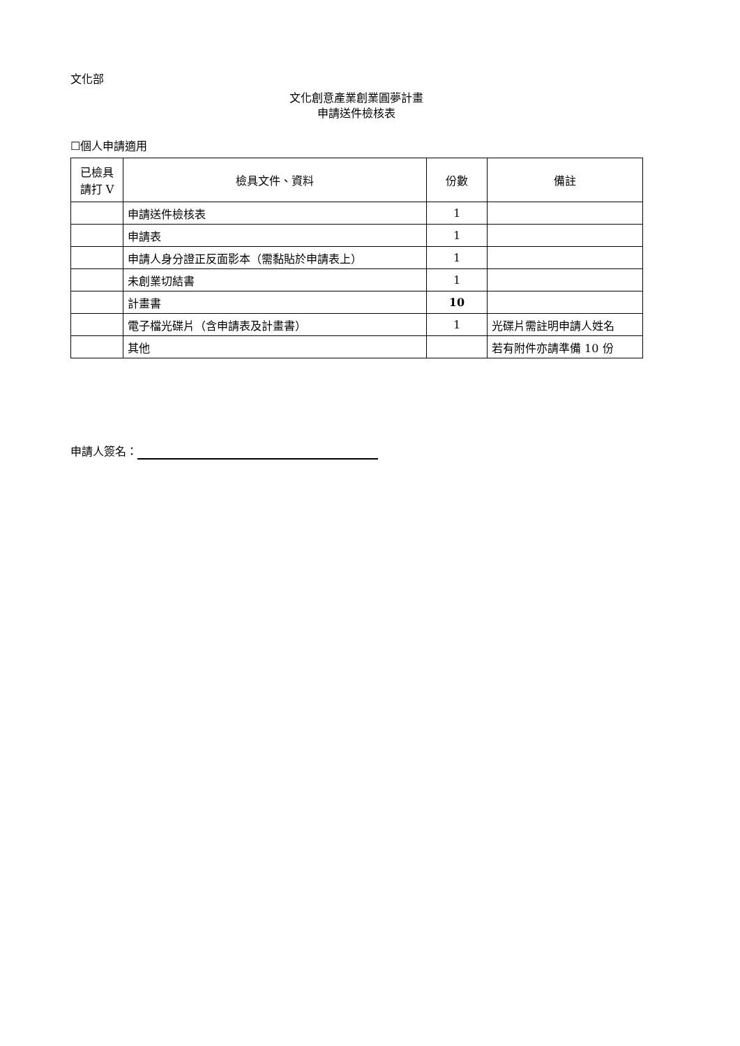文化部
文化創意產業創業圓夢計畫
申請送件檢核表
☐個人申請適用
| 已檢具 請打 V | 檢具文件、資料 | 份數 | 備註 |
| --- | --- | --- | --- |
| | 申請送件檢核表 | 1 | |
| | 申請表 | 1 | |
| | 申請人身分證正反面影本（需黏貼於申請表上） | 1 | |
| | 未創業切結書 | 1 | |
| | 計畫書 | 10 | |
| | 電子檔光碟片（含申請表及計畫書） | 1 | 光碟片需註明申請人姓名 |
| | 其他 | | 若有附件亦請準備 10 份 |
申請人簽名：